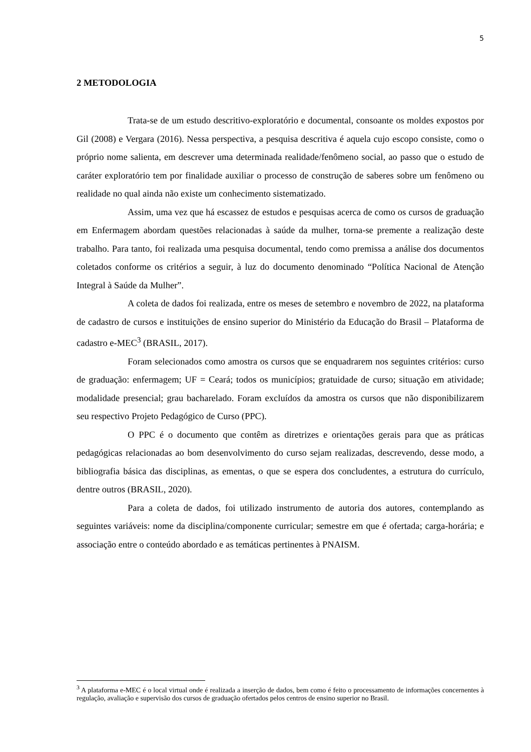5
2 METODOLOGIA
Trata-se de um estudo descritivo-exploratório e documental, consoante os moldes expostos por Gil (2008) e Vergara (2016). Nessa perspectiva, a pesquisa descritiva é aquela cujo escopo consiste, como o próprio nome salienta, em descrever uma determinada realidade/fenômeno social, ao passo que o estudo de caráter exploratório tem por finalidade auxiliar o processo de construção de saberes sobre um fenômeno ou realidade no qual ainda não existe um conhecimento sistematizado.
Assim, uma vez que há escassez de estudos e pesquisas acerca de como os cursos de graduação em Enfermagem abordam questões relacionadas à saúde da mulher, torna-se premente a realização deste trabalho. Para tanto, foi realizada uma pesquisa documental, tendo como premissa a análise dos documentos coletados conforme os critérios a seguir, à luz do documento denominado “Política Nacional de Atenção Integral à Saúde da Mulher”.
A coleta de dados foi realizada, entre os meses de setembro e novembro de 2022, na plataforma de cadastro de cursos e instituições de ensino superior do Ministério da Educação do Brasil – Plataforma de cadastro e-MEC<sup>3</sup> (BRASIL, 2017).
Foram selecionados como amostra os cursos que se enquadrarem nos seguintes critérios: curso de graduação: enfermagem; UF = Ceará; todos os municípios; gratuidade de curso; situação em atividade; modalidade presencial; grau bacharelado. Foram excluídos da amostra os cursos que não disponibilizarem seu respectivo Projeto Pedagógico de Curso (PPC).
O PPC é o documento que contêm as diretrizes e orientações gerais para que as práticas pedagógicas relacionadas ao bom desenvolvimento do curso sejam realizadas, descrevendo, desse modo, a bibliografia básica das disciplinas, as ementas, o que se espera dos concludentes, a estrutura do currículo, dentre outros (BRASIL, 2020).
Para a coleta de dados, foi utilizado instrumento de autoria dos autores, contemplando as seguintes variáveis: nome da disciplina/componente curricular; semestre em que é ofertada; carga-horária; e associação entre o conteúdo abordado e as temáticas pertinentes à PNAISM.
<sup>3</sup> A plataforma e-MEC é o local virtual onde é realizada a inserção de dados, bem como é feito o processamento de informações concernentes à regulação, avaliação e supervisão dos cursos de graduação ofertados pelos centros de ensino superior no Brasil.